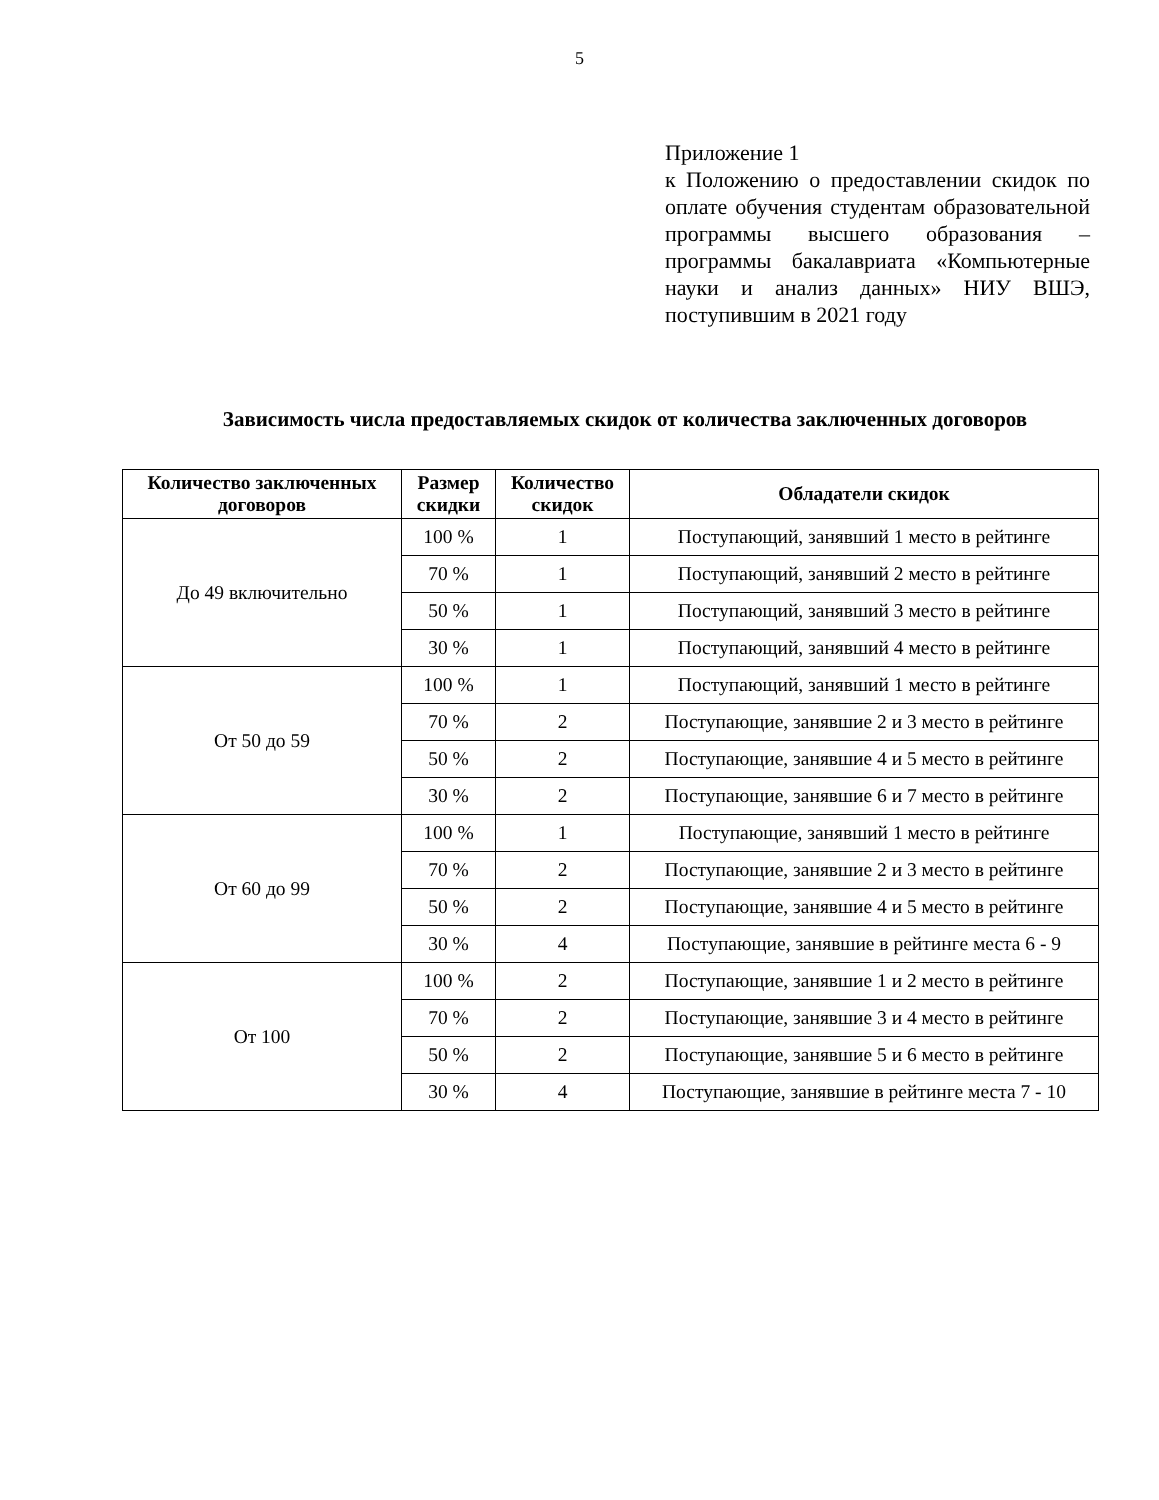5
Приложение 1
к Положению о предоставлении скидок по оплате обучения студентам образовательной программы высшего образования – программы бакалавриата «Компьютерные науки и анализ данных» НИУ ВШЭ, поступившим в 2021 году
Зависимость числа предоставляемых скидок от количества заключенных договоров
| Количество заключенных договоров | Размер скидки | Количество скидок | Обладатели скидок |
| --- | --- | --- | --- |
| До 49 включительно | 100 % | 1 | Поступающий, занявший 1 место в рейтинге |
| | 70 % | 1 | Поступающий, занявший 2 место в рейтинге |
| | 50 % | 1 | Поступающий, занявший 3 место в рейтинге |
| | 30 % | 1 | Поступающий, занявший 4 место в рейтинге |
| От 50 до 59 | 100 % | 1 | Поступающий, занявший 1 место в рейтинге |
| | 70 % | 2 | Поступающие, занявшие 2 и 3 место в рейтинге |
| | 50 % | 2 | Поступающие, занявшие 4 и 5 место в рейтинге |
| | 30 % | 2 | Поступающие, занявшие 6 и 7 место в рейтинге |
| От 60 до 99 | 100 % | 1 | Поступающие, занявший 1 место в рейтинге |
| | 70 % | 2 | Поступающие, занявшие 2 и 3 место в рейтинге |
| | 50 % | 2 | Поступающие, занявшие 4 и 5 место в рейтинге |
| | 30 % | 4 | Поступающие, занявшие в рейтинге места 6 - 9 |
| От 100 | 100 % | 2 | Поступающие, занявшие 1 и 2 место в рейтинге |
| | 70 % | 2 | Поступающие, занявшие 3 и 4 место в рейтинге |
| | 50 % | 2 | Поступающие, занявшие 5 и 6 место в рейтинге |
| | 30 % | 4 | Поступающие, занявшие в рейтинге места 7 - 10 |